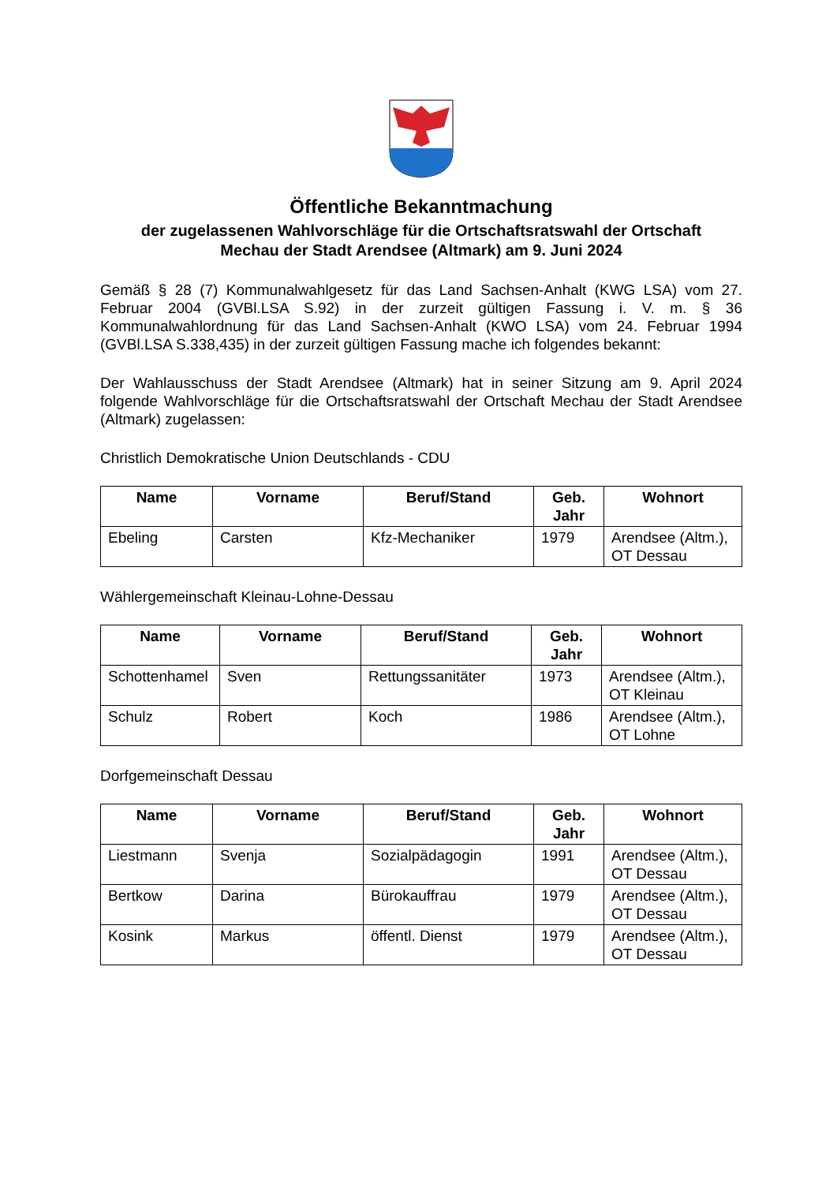Öffentliche Bekanntmachung
der zugelassenen Wahlvorschläge für die Ortschaftsratswahl der Ortschaft
Mechau der Stadt Arendsee (Altmark) am 9. Juni 2024
Gemäß § 28 (7) Kommunalwahlgesetz für das Land Sachsen-Anhalt (KWG LSA) vom 27. Februar 2004 (GVBl.LSA S.92) in der zurzeit gültigen Fassung i. V. m. § 36 Kommunalwahlordnung für das Land Sachsen-Anhalt (KWO LSA) vom 24. Februar 1994 (GVBl.LSA S.338,435) in der zurzeit gültigen Fassung mache ich folgendes bekannt:
Der Wahlausschuss der Stadt Arendsee (Altmark) hat in seiner Sitzung am 9. April 2024 folgende Wahlvorschläge für die Ortschaftsratswahl der Ortschaft Mechau der Stadt Arendsee (Altmark) zugelassen:
Christlich Demokratische Union Deutschlands - CDU
| Name | Vorname | Beruf/Stand | Geb. Jahr | Wohnort |
| --- | --- | --- | --- | --- |
| Ebeling | Carsten | Kfz-Mechaniker | 1979 | Arendsee (Altm.), OT Dessau |
Wählergemeinschaft Kleinau-Lohne-Dessau
| Name | Vorname | Beruf/Stand | Geb. Jahr | Wohnort |
| --- | --- | --- | --- | --- |
| Schottenhamel | Sven | Rettungssanitäter | 1973 | Arendsee (Altm.), OT Kleinau |
| Schulz | Robert | Koch | 1986 | Arendsee (Altm.), OT Lohne |
Dorfgemeinschaft Dessau
| Name | Vorname | Beruf/Stand | Geb. Jahr | Wohnort |
| --- | --- | --- | --- | --- |
| Liestmann | Svenja | Sozialpädagogin | 1991 | Arendsee (Altm.), OT Dessau |
| Bertkow | Darina | Bürokauffrau | 1979 | Arendsee (Altm.), OT Dessau |
| Kosink | Markus | öffentl. Dienst | 1979 | Arendsee (Altm.), OT Dessau |